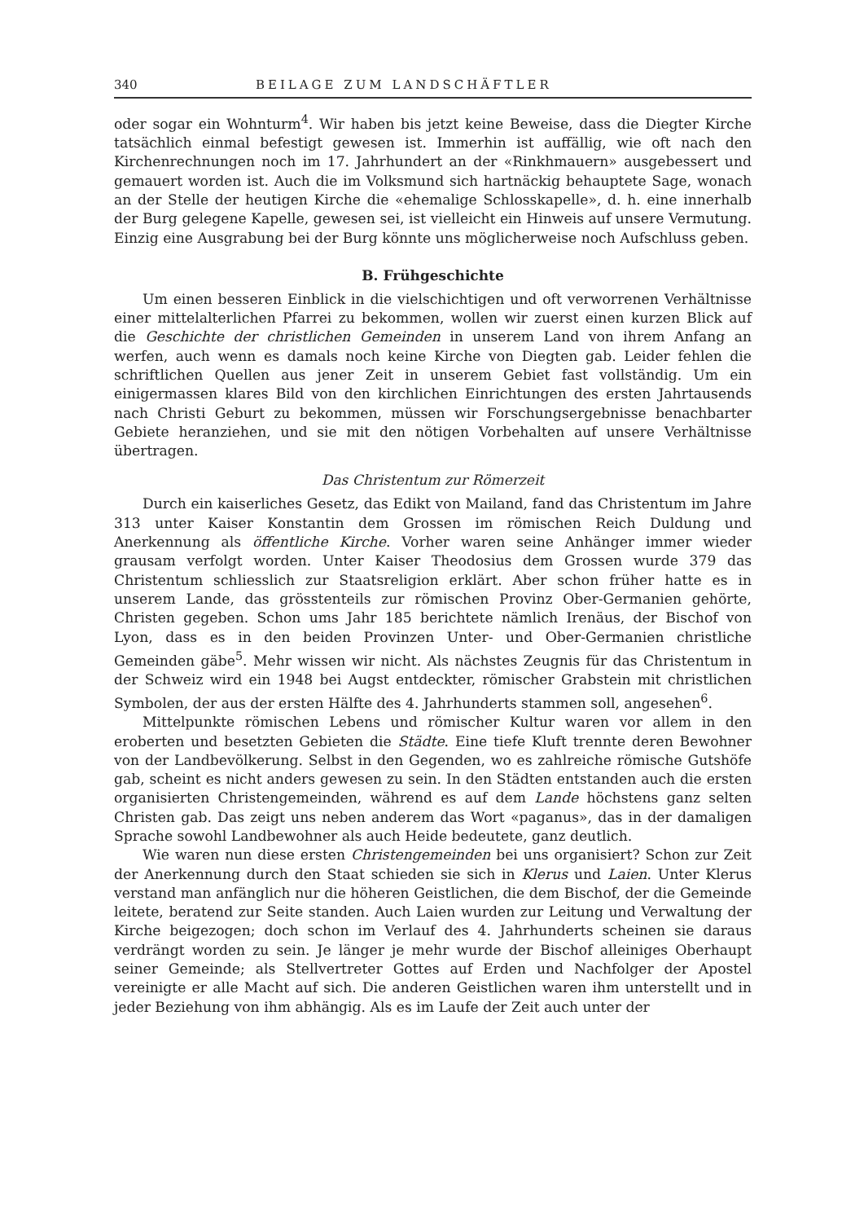340 BEILAGE ZUM LANDSCHÄFTLER
oder sogar ein Wohnturm<sup>4</sup>. Wir haben bis jetzt keine Beweise, dass die Diegter Kirche tatsächlich einmal befestigt gewesen ist. Immerhin ist auffällig, wie oft nach den Kirchenrechnungen noch im 17. Jahrhundert an der «Rinkhmauern» ausgebessert und gemauert worden ist. Auch die im Volksmund sich hartnäckig behauptete Sage, wonach an der Stelle der heutigen Kirche die «ehemalige Schlosskapelle», d. h. eine innerhalb der Burg gelegene Kapelle, gewesen sei, ist vielleicht ein Hinweis auf unsere Vermutung. Einzig eine Ausgrabung bei der Burg könnte uns möglicherweise noch Aufschluss geben.
B. Frühgeschichte
Um einen besseren Einblick in die vielschichtigen und oft verworrenen Verhältnisse einer mittelalterlichen Pfarrei zu bekommen, wollen wir zuerst einen kurzen Blick auf die Geschichte der christlichen Gemeinden in unserem Land von ihrem Anfang an werfen, auch wenn es damals noch keine Kirche von Diegten gab. Leider fehlen die schriftlichen Quellen aus jener Zeit in unserem Gebiet fast vollständig. Um ein einigermassen klares Bild von den kirchlichen Einrichtungen des ersten Jahrtausends nach Christi Geburt zu bekommen, müssen wir Forschungsergebnisse benachbarter Gebiete heranziehen, und sie mit den nötigen Vorbehalten auf unsere Verhältnisse übertragen.
Das Christentum zur Römerzeit
Durch ein kaiserliches Gesetz, das Edikt von Mailand, fand das Christentum im Jahre 313 unter Kaiser Konstantin dem Grossen im römischen Reich Duldung und Anerkennung als öffentliche Kirche. Vorher waren seine Anhänger immer wieder grausam verfolgt worden. Unter Kaiser Theodosius dem Grossen wurde 379 das Christentum schliesslich zur Staatsreligion erklärt. Aber schon früher hatte es in unserem Lande, das grösstenteils zur römischen Provinz Ober-Germanien gehörte, Christen gegeben. Schon ums Jahr 185 berichtete nämlich Irenäus, der Bischof von Lyon, dass es in den beiden Provinzen Unter- und Ober-Germanien christliche Gemeinden gäbe<sup>5</sup>. Mehr wissen wir nicht. Als nächstes Zeugnis für das Christentum in der Schweiz wird ein 1948 bei Augst entdeckter, römischer Grabstein mit christlichen Symbolen, der aus der ersten Hälfte des 4. Jahrhunderts stammen soll, angesehen<sup>6</sup>.
Mittelpunkte römischen Lebens und römischer Kultur waren vor allem in den eroberten und besetzten Gebieten die Städte. Eine tiefe Kluft trennte deren Bewohner von der Landbevölkerung. Selbst in den Gegenden, wo es zahlreiche römische Gutshöfe gab, scheint es nicht anders gewesen zu sein. In den Städten entstanden auch die ersten organisierten Christengemeinden, während es auf dem Lande höchstens ganz selten Christen gab. Das zeigt uns neben anderem das Wort «paganus», das in der damaligen Sprache sowohl Landbewohner als auch Heide bedeutete, ganz deutlich.
Wie waren nun diese ersten Christengemeinden bei uns organisiert? Schon zur Zeit der Anerkennung durch den Staat schieden sie sich in Klerus und Laien. Unter Klerus verstand man anfänglich nur die höheren Geistlichen, die dem Bischof, der die Gemeinde leitete, beratend zur Seite standen. Auch Laien wurden zur Leitung und Verwaltung der Kirche beigezogen; doch schon im Verlauf des 4. Jahrhunderts scheinen sie daraus verdrängt worden zu sein. Je länger je mehr wurde der Bischof alleiniges Oberhaupt seiner Gemeinde; als Stellvertreter Gottes auf Erden und Nachfolger der Apostel vereinigte er alle Macht auf sich. Die anderen Geistlichen waren ihm unterstellt und in jeder Beziehung von ihm abhängig. Als es im Laufe der Zeit auch unter der